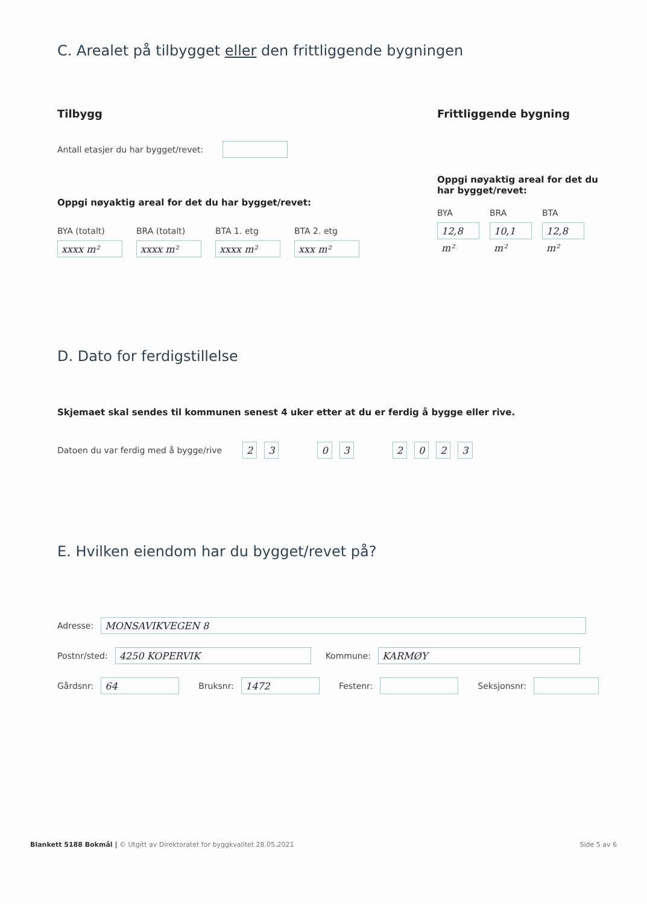C. Arealet på tilbygget eller den frittliggende bygningen
Tilbygg
Antall etasjer du har bygget/revet:
Oppgi nøyaktig areal for det du har bygget/revet:
BYA (totalt)
xxxx m²
BRA (totalt)
xxxx m²
BTA 1. etg
xxxx m²
BTA 2. etg
xxx m²
Frittliggende bygning
Oppgi nøyaktig areal for det du
har bygget/revet:
BYA
12,8 m²
BRA
10,1 m²
BTA
12,8 m²
D. Dato for ferdigstillelse
Skjemaet skal sendes til kommunen senest 4 uker etter at du er ferdig å bygge eller rive.
Datoen du var ferdig med å bygge/rive 2 3 0 3 2 0 2 3
E. Hvilken eiendom har du bygget/revet på?
Adresse: MONSAVIKVEGEN 8
Postnr/sted: 4250 KOPERVIK Kommune: KARMØY
Gårdsnr: 64 Bruksnr: 1472 Festenr: Seksjonsnr:
Blankett 5188 Bokmål | © Utgitt av Direktoratet for byggkvalitet 28.05.2021 Side 5 av 6